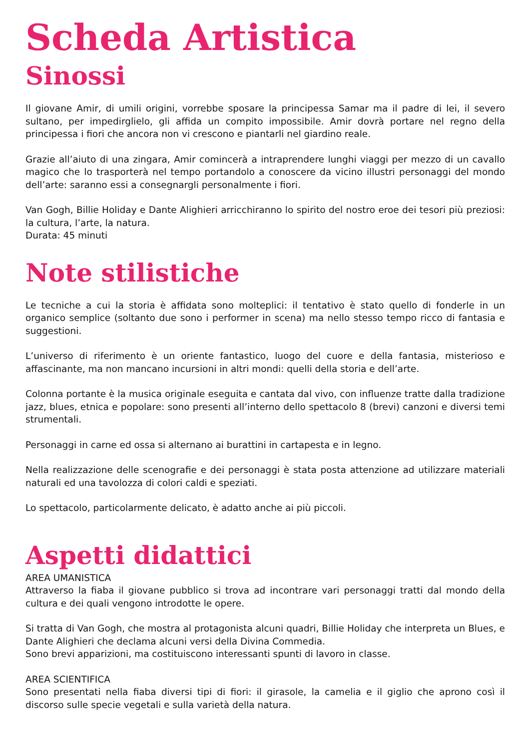Scheda Artistica
Sinossi
Il giovane Amir, di umili origini, vorrebbe sposare la principessa Samar ma il padre di lei, il severo sultano, per impedirglielo, gli affida un compito impossibile. Amir dovrà portare nel regno della principessa i fiori che ancora non vi crescono e piantarli nel giardino reale.
Grazie all’aiuto di una zingara, Amir comincerà a intraprendere lunghi viaggi per mezzo di un cavallo magico che lo trasporterà nel tempo portandolo a conoscere da vicino illustri personaggi del mondo dell’arte: saranno essi a consegnargli personalmente i fiori.
Van Gogh, Billie Holiday e Dante Alighieri arricchiranno lo spirito del nostro eroe dei tesori più preziosi: la cultura, l’arte, la natura.
Durata: 45 minuti
Note stilistiche
Le tecniche a cui la storia è affidata sono molteplici: il tentativo è stato quello di fonderle in un organico semplice (soltanto due sono i performer in scena) ma nello stesso tempo ricco di fantasia e suggestioni.
L’universo di riferimento è un oriente fantastico, luogo del cuore e della fantasia, misterioso e affascinante, ma non mancano incursioni in altri mondi: quelli della storia e dell’arte.
Colonna portante è la musica originale eseguita e cantata dal vivo, con influenze tratte dalla tradizione jazz, blues, etnica e popolare: sono presenti all’interno dello spettacolo 8 (brevi) canzoni e diversi temi strumentali.
Personaggi in carne ed ossa si alternano ai burattini in cartapesta e in legno.
Nella realizzazione delle scenografie e dei personaggi è stata posta attenzione ad utilizzare materiali naturali ed una tavolozza di colori caldi e speziati.
Lo spettacolo, particolarmente delicato, è adatto anche ai più piccoli.
Aspetti didattici
AREA UMANISTICA
Attraverso la fiaba il giovane pubblico si trova ad incontrare vari personaggi tratti dal mondo della cultura e dei quali vengono introdotte le opere.
Si tratta di Van Gogh, che mostra al protagonista alcuni quadri, Billie Holiday che interpreta un Blues, e Dante Alighieri che declama alcuni versi della Divina Commedia.
Sono brevi apparizioni, ma costituiscono interessanti spunti di lavoro in classe.
AREA SCIENTIFICA
Sono presentati nella fiaba diversi tipi di fiori: il girasole, la camelia e il giglio che aprono così il discorso sulle specie vegetali e sulla varietà della natura.